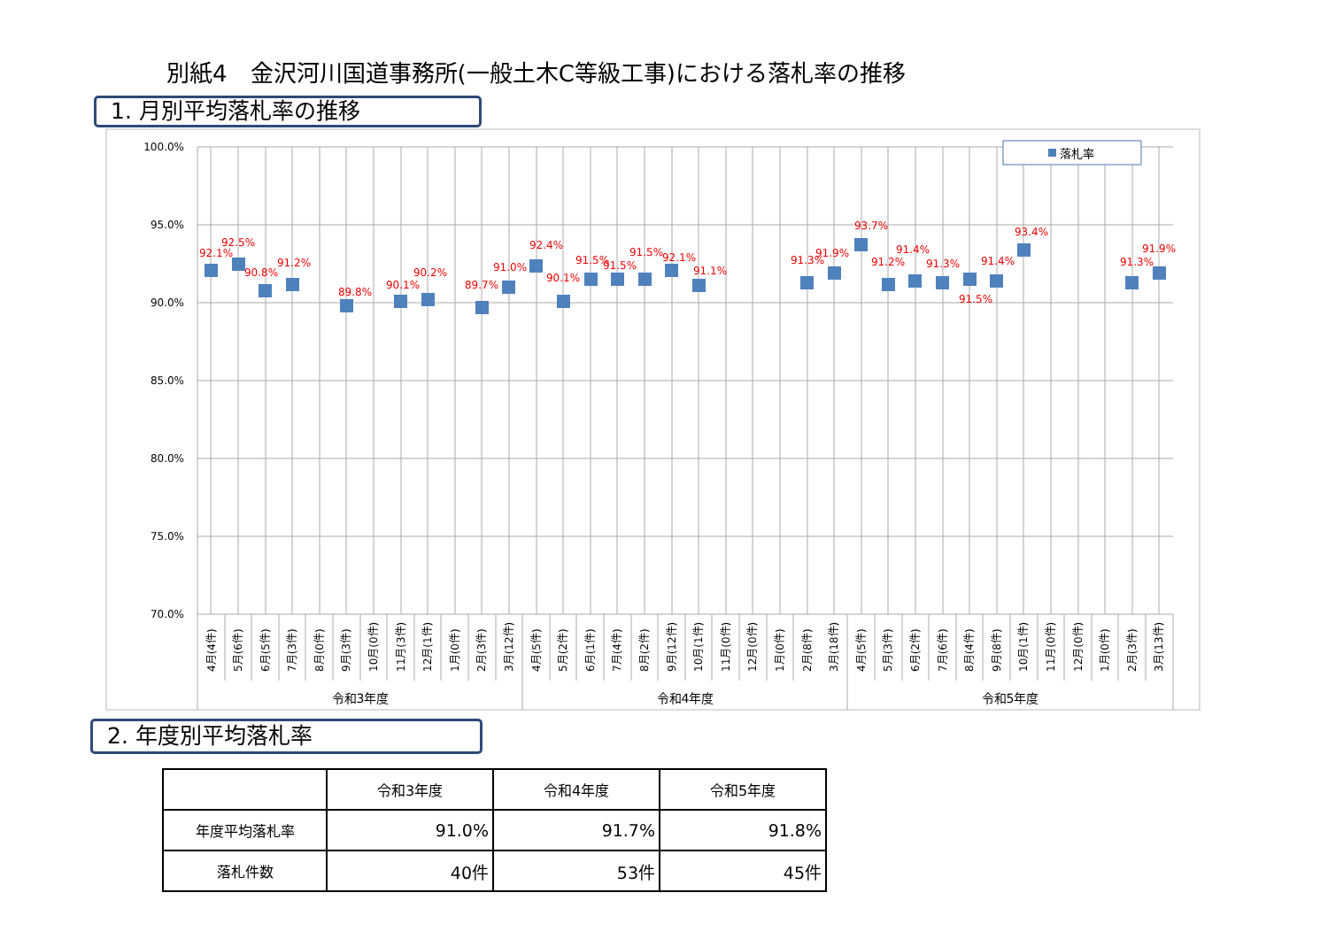別紙4　金沢河川国道事務所(一般土木C等級工事)における落札率の推移
1. 月別平均落札率の推移
100.0%
95.0%
90.0%
85.0%
80.0%
75.0%
70.0%
落札率
92.1%
92.5%
90.8%
91.2%
89.8%
90.1%
90.2%
89.7%
91.0%
92.4%
90.1%
91.5%
91.5%
91.5%
92.1%
91.1%
91.3%
91.9%
93.7%
91.2%
91.4%
91.3%
91.5%
91.4%
93.4%
91.3%
91.9%
4月(4件)
5月(6件)
6月(5件)
7月(3件)
8月(0件)
9月(3件)
10月(0件)
11月(3件)
12月(1件)
1月(0件)
2月(3件)
3月(12件)
4月(5件)
5月(2件)
6月(1件)
7月(4件)
8月(2件)
9月(12件)
10月(1件)
11月(0件)
12月(0件)
1月(0件)
2月(8件)
3月(18件)
4月(5件)
5月(3件)
6月(2件)
7月(6件)
8月(4件)
9月(8件)
10月(1件)
11月(0件)
12月(0件)
1月(0件)
2月(3件)
3月(13件)
令和3年度
令和4年度
令和5年度
2. 年度別平均落札率
| | 令和3年度 | 令和4年度 | 令和5年度 |
| --- | --- | --- | --- |
| 年度平均落札率 | 91.0% | 91.7% | 91.8% |
| 落札件数 | 40件 | 53件 | 45件 |